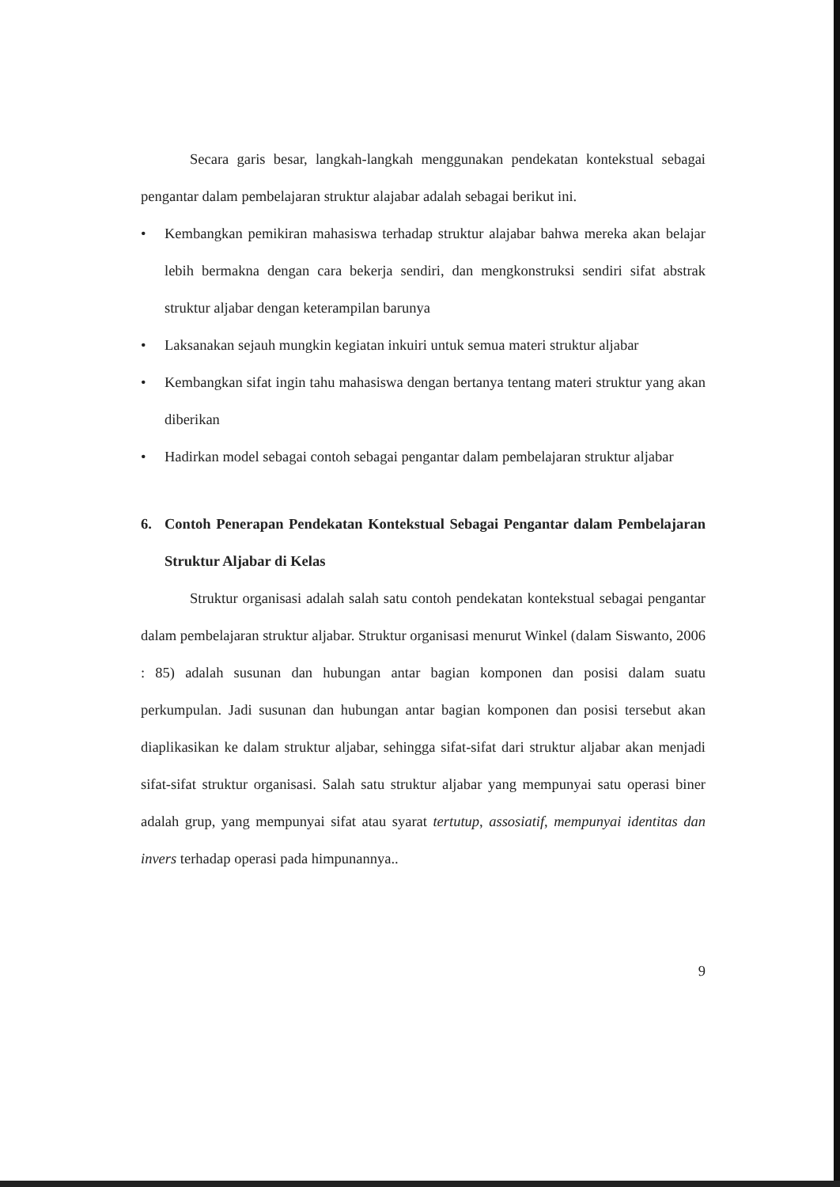Secara garis besar, langkah-langkah menggunakan pendekatan kontekstual sebagai pengantar dalam pembelajaran struktur alajabar adalah sebagai berikut ini.
• Kembangkan pemikiran mahasiswa terhadap struktur alajabar bahwa mereka akan belajar lebih bermakna dengan cara bekerja sendiri, dan mengkonstruksi sendiri sifat abstrak struktur aljabar dengan keterampilan barunya
• Laksanakan sejauh mungkin kegiatan inkuiri untuk semua materi struktur aljabar
• Kembangkan sifat ingin tahu mahasiswa dengan bertanya tentang materi struktur yang akan diberikan
• Hadirkan model sebagai contoh sebagai pengantar dalam pembelajaran struktur aljabar
6. Contoh Penerapan Pendekatan Kontekstual Sebagai Pengantar dalam Pembelajaran Struktur Aljabar di Kelas
Struktur organisasi adalah salah satu contoh pendekatan kontekstual sebagai pengantar dalam pembelajaran struktur aljabar. Struktur organisasi menurut Winkel (dalam Siswanto, 2006 : 85) adalah susunan dan hubungan antar bagian komponen dan posisi dalam suatu perkumpulan. Jadi susunan dan hubungan antar bagian komponen dan posisi tersebut akan diaplikasikan ke dalam struktur aljabar, sehingga sifat-sifat dari struktur aljabar akan menjadi sifat-sifat struktur organisasi. Salah satu struktur aljabar yang mempunyai satu operasi biner adalah grup, yang mempunyai sifat atau syarat tertutup, assosiatif, mempunyai identitas dan invers terhadap operasi pada himpunannya..
9